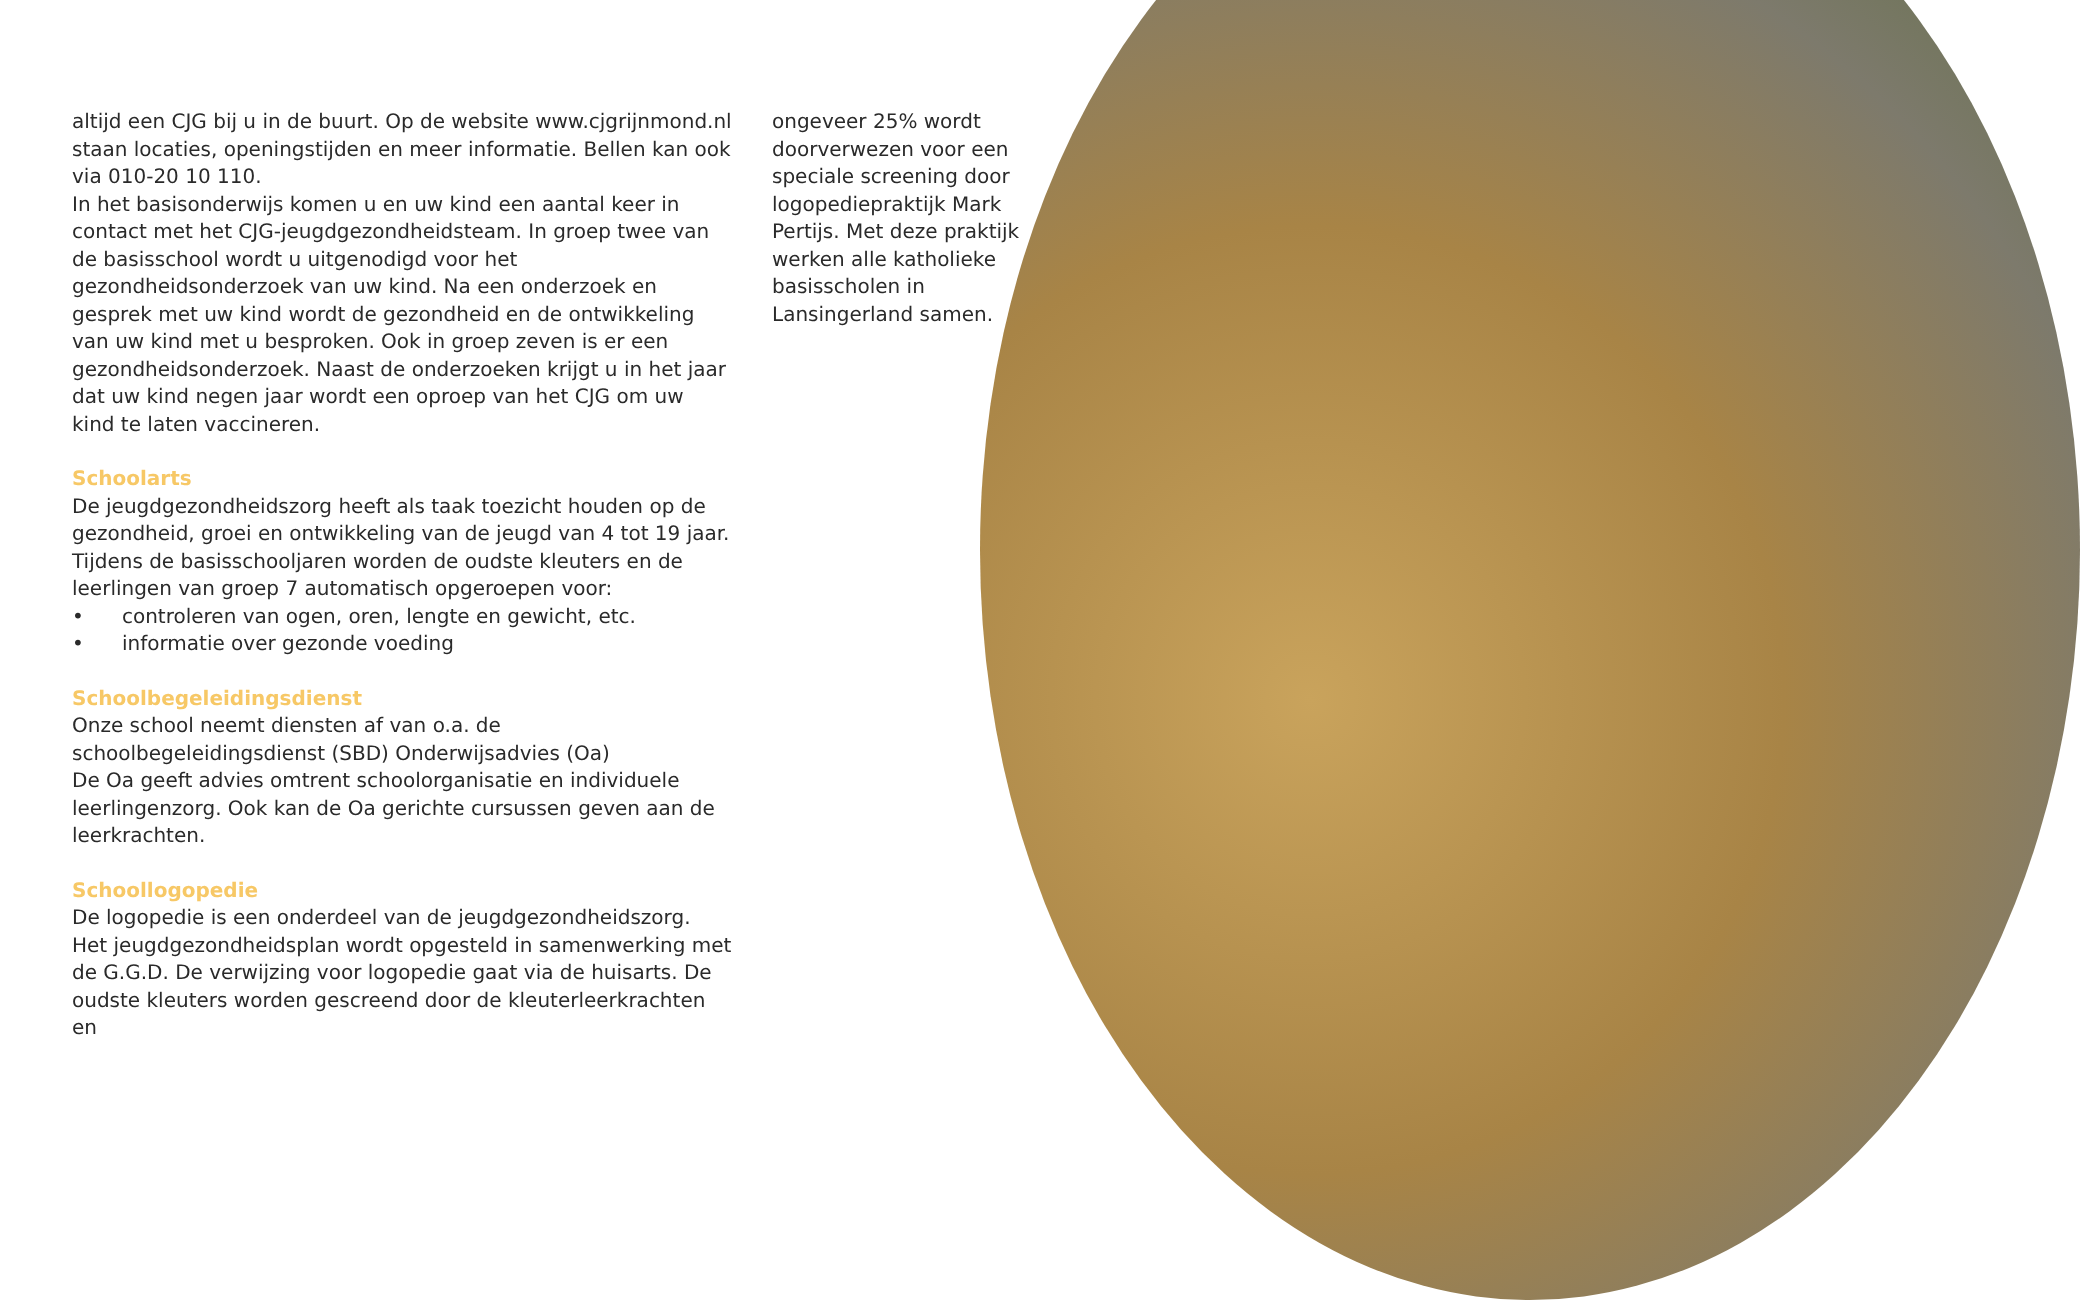altijd een CJG bij u in de buurt. Op de website www.cjgrijnmond.nl staan locaties, openingstijden en meer informatie. Bellen kan ook via 010-20 10 110.
In het basisonderwijs komen u en uw kind een aantal keer in contact met het CJG-jeugdgezondheidsteam. In groep twee van de basisschool wordt u uitgenodigd voor het gezondheidsonderzoek van uw kind. Na een onderzoek en gesprek met uw kind wordt de gezondheid en de ontwikkeling van uw kind met u besproken. Ook in groep zeven is er een gezondheidsonderzoek. Naast de onderzoeken krijgt u in het jaar dat uw kind negen jaar wordt een oproep van het CJG om uw kind te laten vaccineren.
Schoolarts
De jeugdgezondheidszorg heeft als taak toezicht houden op de gezondheid, groei en ontwikkeling van de jeugd van 4 tot 19 jaar. Tijdens de basisschooljaren worden de oudste kleuters en de leerlingen van groep 7 automatisch opgeroepen voor:
• controleren van ogen, oren, lengte en gewicht, etc.
• informatie over gezonde voeding
Schoolbegeleidingsdienst
Onze school neemt diensten af van o.a. de schoolbegeleidingsdienst (SBD) Onderwijsadvies (Oa)
De Oa geeft advies omtrent schoolorganisatie en individuele leerlingenzorg. Ook kan de Oa gerichte cursussen geven aan de leerkrachten.
Schoollogopedie
De logopedie is een onderdeel van de jeugdgezondheidszorg. Het jeugdgezondheidsplan wordt opgesteld in samenwerking met de G.G.D. De verwijzing voor logopedie gaat via de huisarts. De oudste kleuters worden gescreend door de kleuterleerkrachten en
ongeveer 25% wordt doorverwezen voor een speciale screening door logopediepraktijk Mark Pertijs. Met deze praktijk werken alle katholieke basisscholen in Lansingerland samen.